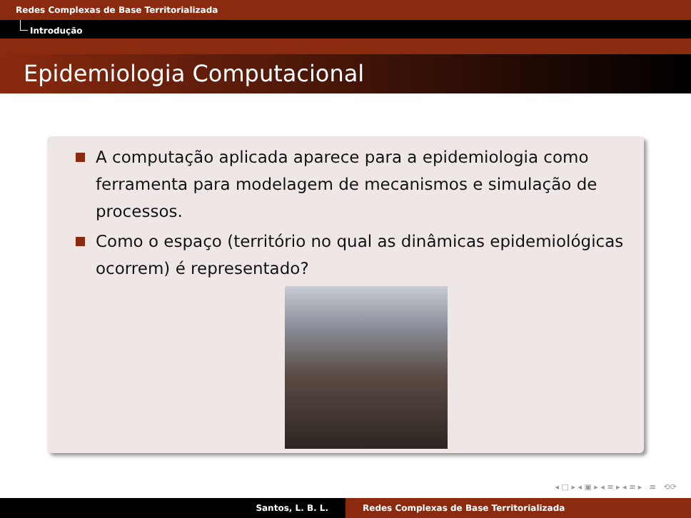Redes Complexas de Base Territorializada
Introdução
Epidemiologia Computacional
A computação aplicada aparece para a epidemiologia como ferramenta para modelagem de mecanismos e simulação de processos.
Como o espaço (território no qual as dinâmicas epidemiológicas ocorrem) é representado?
◂ □ ▸ ◂ ▣ ▸ ◂ ≡ ▸ ◂ ≡ ▸ ≡ ⟲⟳
Santos, L. B. L. Redes Complexas de Base Territorializada